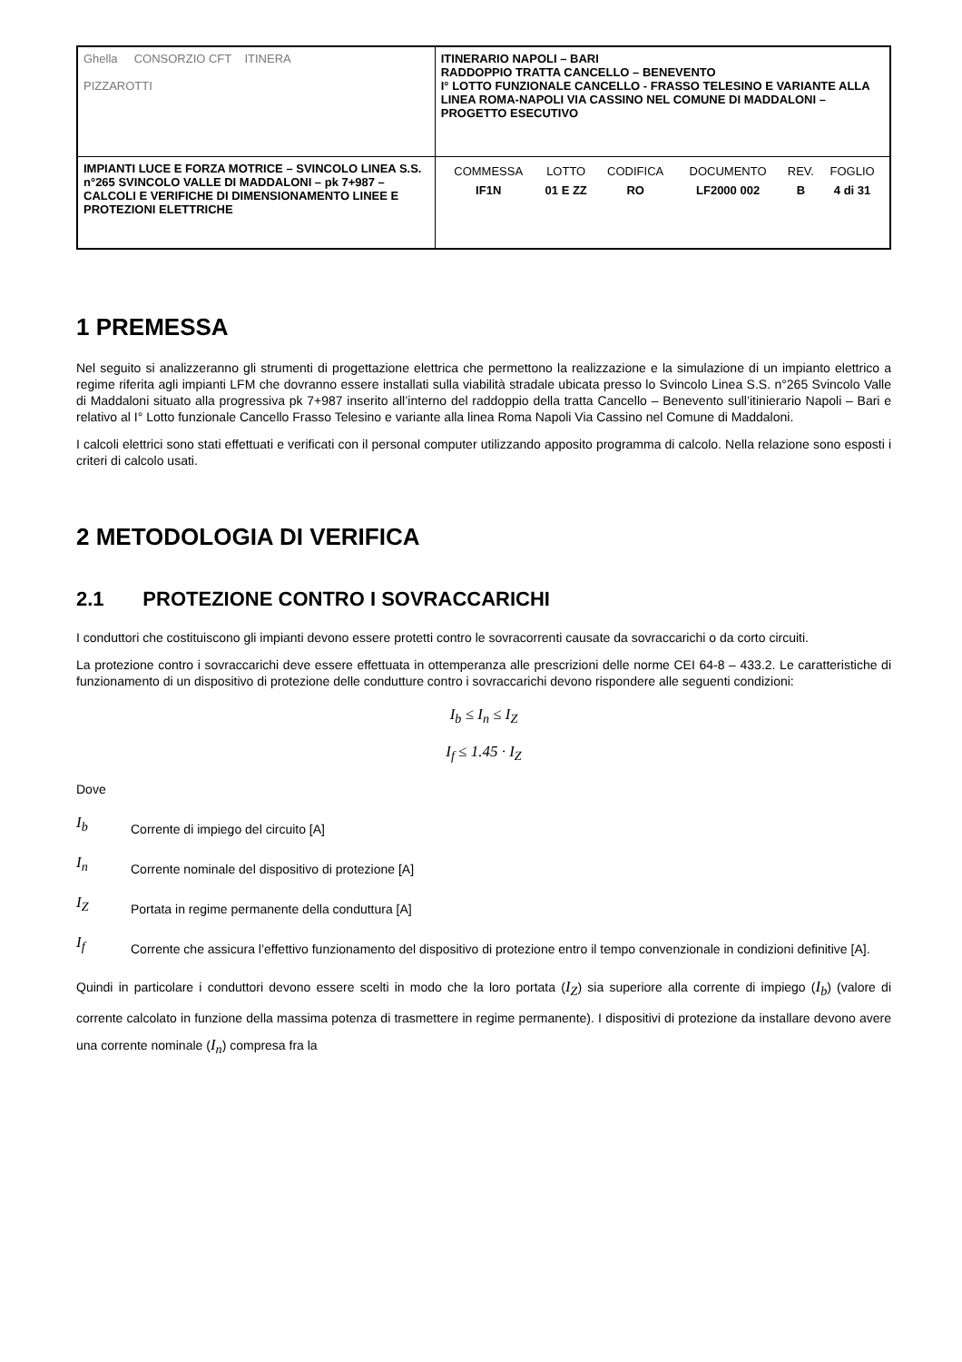| Ghella CONSORZIO CFT ITINERA PIZZAROTTI | ITINERARIO NAPOLI – BARI RADDOPPIO TRATTA CANCELLO – BENEVENTO I° LOTTO FUNZIONALE CANCELLO - FRASSO TELESINO E VARIANTE ALLA LINEA ROMA-NAPOLI VIA CASSINO NEL COMUNE DI MADDALONI – PROGETTO ESECUTIVO |
| IMPIANTI LUCE E FORZA MOTRICE – SVINCOLO LINEA S.S. n°265 SVINCOLO VALLE DI MADDALONI – pk 7+987 –CALCOLI E VERIFICHE DI DIMENSIONAMENTO LINEE E PROTEZIONI ELETTRICHE | / COMMESSA / LOTTO / CODIFICA / DOCUMENTO / REV. / FOGLIO / / IF1N / 01 E ZZ / RO / LF2000 002 / B / 4 di 31 / |
1 PREMESSA
Nel seguito si analizzeranno gli strumenti di progettazione elettrica che permettono la realizzazione e la simulazione di un impianto elettrico a regime riferita agli impianti LFM che dovranno essere installati sulla viabilità stradale ubicata presso lo Svincolo Linea S.S. n°265 Svincolo Valle di Maddaloni situato alla progressiva pk 7+987 inserito all’interno del raddoppio della tratta Cancello – Benevento sull’itinierario Napoli – Bari e relativo al I° Lotto funzionale Cancello Frasso Telesino e variante alla linea Roma Napoli Via Cassino nel Comune di Maddaloni.
I calcoli elettrici sono stati effettuati e verificati con il personal computer utilizzando apposito programma di calcolo. Nella relazione sono esposti i criteri di calcolo usati.
2 METODOLOGIA DI VERIFICA
2.1 PROTEZIONE CONTRO I SOVRACCARICHI
I conduttori che costituiscono gli impianti devono essere protetti contro le sovracorrenti causate da sovraccarichi o da corto circuiti.
La protezione contro i sovraccarichi deve essere effettuata in ottemperanza alle prescrizioni delle norme CEI 64-8 – 433.2. Le caratteristiche di funzionamento di un dispositivo di protezione delle condutture contro i sovraccarichi devono rispondere alle seguenti condizioni:
I<sub>b</sub> ≤ I<sub>n</sub> ≤ I<sub>Z</sub>
I<sub>f</sub> ≤ 1.45 · I<sub>Z</sub>
Dove
I<sub>b</sub>
Corrente di impiego del circuito [A]
I<sub>n</sub>
Corrente nominale del dispositivo di protezione [A]
I<sub>Z</sub>
Portata in regime permanente della conduttura [A]
I<sub>f</sub>
Corrente che assicura l’effettivo funzionamento del dispositivo di protezione entro il tempo convenzionale in condizioni definitive [A].
Quindi in particolare i conduttori devono essere scelti in modo che la loro portata (I<sub>Z</sub>) sia superiore alla corrente di impiego (I<sub>b</sub>) (valore di corrente calcolato in funzione della massima potenza di trasmettere in regime permanente). I dispositivi di protezione da installare devono avere una corrente nominale (I<sub>n</sub>) compresa fra la